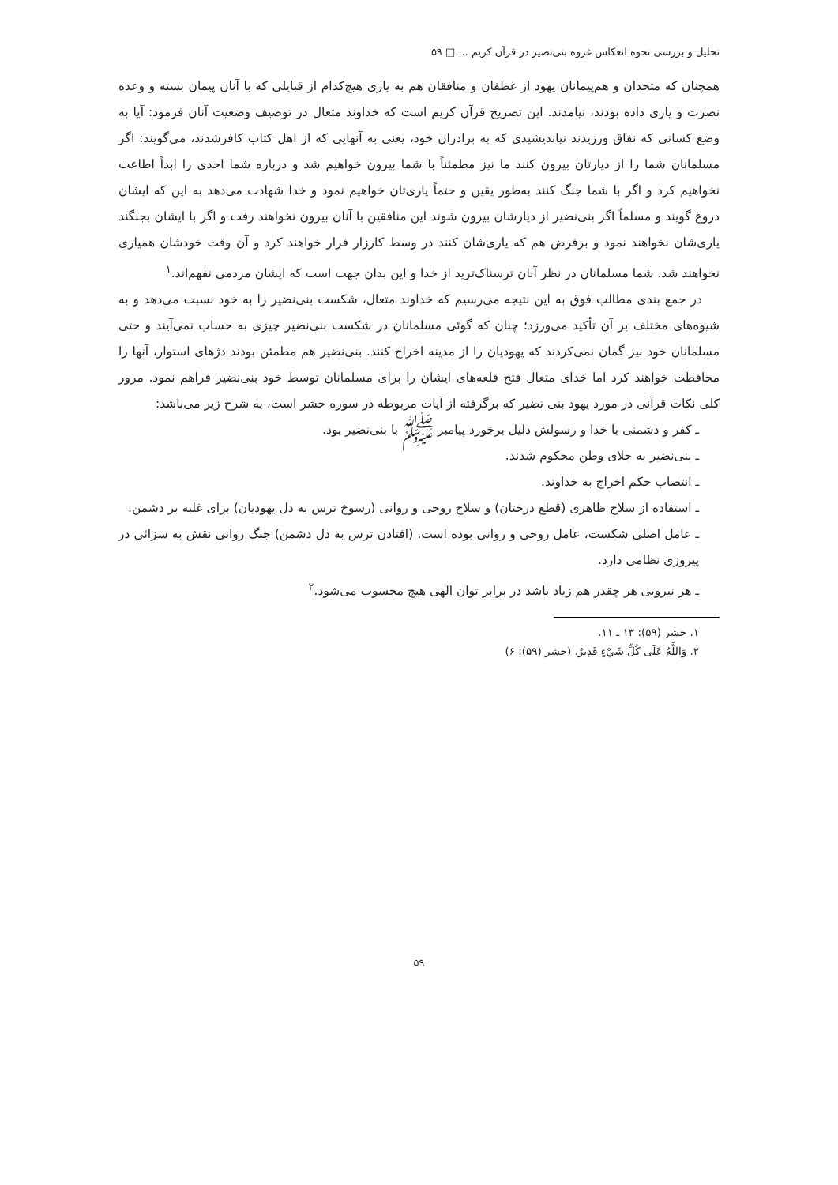تحلیل و بررسی نحوه انعکاس غزوه بنی‌نضیر در قرآن کریم ... □ ۵۹
همچنان که متحدان و هم‌پیمانان یهود از غطفان و منافقان هم به یاری هیچ‌کدام از قبایلی که با آنان پیمان بسته و وعده نصرت و یاری داده بودند، نیامدند. این تصریح قرآن کریم است که خداوند متعال در توصیف وضعیت آنان فرمود: آیا به وضع کسانی که نفاق ورزیدند نیاندیشیدی که به برادران خود، یعنی به آنهایی که از اهل کتاب کافرشدند، می‌گویند: اگر مسلمانان شما را از دیارتان بیرون کنند ما نیز مطمئناً با شما بیرون خواهیم شد و درباره شما احدی را ابداً اطاعت نخواهیم کرد و اگر با شما جنگ کنند به‌طور یقین و حتماً یاری‌تان خواهیم نمود و خدا شهادت می‌دهد به این که ایشان دروغ گویند و مسلماً اگر بنی‌نضیر از دیارشان بیرون شوند این منافقین با آنان بیرون نخواهند رفت و اگر با ایشان بجنگند یاری‌شان نخواهند نمود و برفرض هم که یاری‌شان کنند در وسط کارزار فرار خواهند کرد و آن وقت خودشان همیاری نخواهند شد. شما مسلمانان در نظر آنان ترسناک‌ترید از خدا و این بدان جهت است که ایشان مردمی نفهم‌اند.<sup>۱</sup>
در جمع بندی مطالب فوق به این نتیجه می‌رسیم که خداوند متعال، شکست بنی‌نضیر را به خود نسبت می‌دهد و به شیوه‌های مختلف بر آن تأکید می‌ورزد؛ چنان که گوئی مسلمانان در شکست بنی‌نضیر چیزی به حساب نمی‌آیند و حتی مسلمانان خود نیز گمان نمی‌کردند که یهودیان را از مدینه اخراج کنند. بنی‌نضیر هم مطمئن بودند دژهای استوار، آنها را محافظت خواهند کرد اما خدای متعال فتح قلعه‌های ایشان را برای مسلمانان توسط خود بنی‌نضیر فراهم نمود. مرور کلی نکات قرآنی در مورد یهود بنی نضیر که برگرفته از آیات مربوطه در سوره حشر است، به شرح زیر می‌باشد:
ـ کفر و دشمنی با خدا و رسولش دلیل برخورد پیامبر ﷺ با بنی‌نضیر بود.
ـ بنی‌نضیر به جلای وطن محکوم شدند.
ـ انتصاب حکم اخراج به خداوند.
ـ استفاده از سلاح ظاهری (قطع درختان) و سلاح روحی و روانی (رسوخ ترس به دل یهودیان) برای غلبه بر دشمن.
ـ عامل اصلی شکست، عامل روحی و روانی بوده است. (افتادن ترس به دل دشمن) جنگ روانی نقش به سزائی در پیروزی نظامی دارد.
ـ هر نیرویی هر چقدر هم زیاد باشد در برابر توان الهی هیچ محسوب می‌شود.<sup>۲</sup>
۱. حشر (۵۹): ۱۳ ـ ۱۱.
۲. وَاللَّهُ عَلَى كُلِّ شَيْءٍ قَدِيرٌ. (حشر (۵۹): ۶)
۵۹